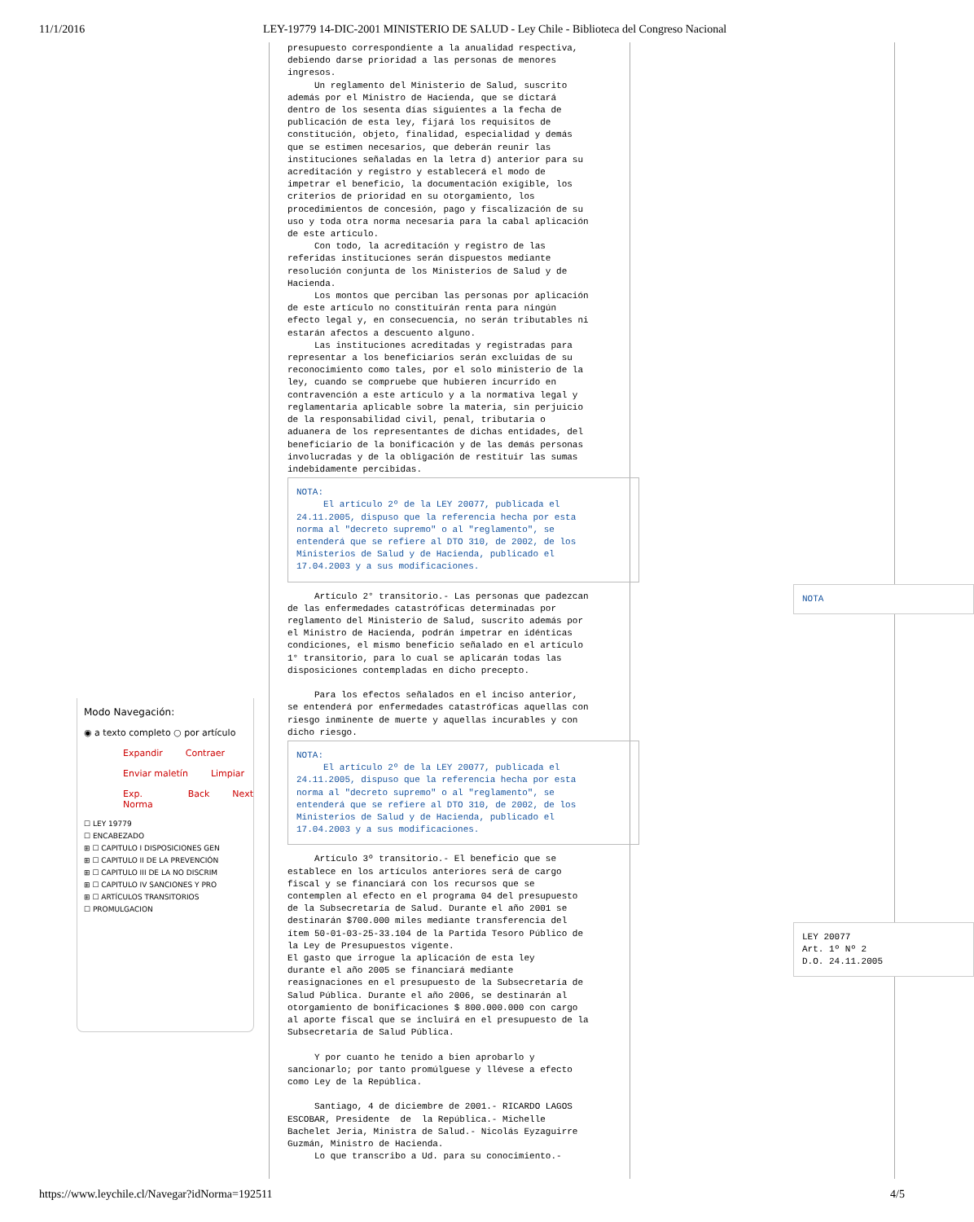11/1/2016 LEY-19779 14-DIC-2001 MINISTERIO DE SALUD - Ley Chile - Biblioteca del Congreso Nacional
Modo Navegación:
◉ a texto completo ○ por artículo
Expandir Contraer
Enviar maletín Limpiar
Exp. Norma Back Next
☐ LEY 19779
☐ ENCABEZADO
⊞ ☐ CAPITULO I DISPOSICIONES GEN
⊞ ☐ CAPITULO II DE LA PREVENCIÓN
⊞ ☐ CAPITULO III DE LA NO DISCRIM
⊞ ☐ CAPITULO IV SANCIONES Y PRO
⊞ ☐ ARTÍCULOS TRANSITORIOS
☐ PROMULGACION
presupuesto correspondiente a la anualidad respectiva,
debiendo darse prioridad a las personas de menores
ingresos.
     Un reglamento del Ministerio de Salud, suscrito
además por el Ministro de Hacienda, que se dictará
dentro de los sesenta días siguientes a la fecha de
publicación de esta ley, fijará los requisitos de
constitución, objeto, finalidad, especialidad y demás
que se estimen necesarios, que deberán reunir las
instituciones señaladas en la letra d) anterior para su
acreditación y registro y establecerá el modo de
impetrar el beneficio, la documentación exigible, los
criterios de prioridad en su otorgamiento, los
procedimientos de concesión, pago y fiscalización de su
uso y toda otra norma necesaria para la cabal aplicación
de este artículo.
     Con todo, la acreditación y registro de las
referidas instituciones serán dispuestos mediante
resolución conjunta de los Ministerios de Salud y de
Hacienda.
     Los montos que perciban las personas por aplicación
de este artículo no constituirán renta para ningún
efecto legal y, en consecuencia, no serán tributables ni
estarán afectos a descuento alguno.
     Las instituciones acreditadas y registradas para
representar a los beneficiarios serán excluidas de su
reconocimiento como tales, por el solo ministerio de la
ley, cuando se compruebe que hubieren incurrido en
contravención a este artículo y a la normativa legal y
reglamentaria aplicable sobre la materia, sin perjuicio
de la responsabilidad civil, penal, tributaria o
aduanera de los representantes de dichas entidades, del
beneficiario de la bonificación y de las demás personas
involucradas y de la obligación de restituir las sumas
indebidamente percibidas.
NOTA:
     El artículo 2º de la LEY 20077, publicada el
24.11.2005, dispuso que la referencia hecha por esta
norma al "decreto supremo" o al "reglamento", se
entenderá que se refiere al DTO 310, de 2002, de los
Ministerios de Salud y de Hacienda, publicado el
17.04.2003 y a sus modificaciones.
     Artículo 2° transitorio.- Las personas que padezcan
de las enfermedades catastróficas determinadas por
reglamento del Ministerio de Salud, suscrito además por
el Ministro de Hacienda, podrán impetrar en idénticas
condiciones, el mismo beneficio señalado en el artículo
1° transitorio, para lo cual se aplicarán todas las
disposiciones contempladas en dicho precepto.

     Para los efectos señalados en el inciso anterior,
se entenderá por enfermedades catastróficas aquellas con
riesgo inminente de muerte y aquellas incurables y con
dicho riesgo.
NOTA:
     El artículo 2º de la LEY 20077, publicada el
24.11.2005, dispuso que la referencia hecha por esta
norma al "decreto supremo" o al "reglamento", se
entenderá que se refiere al DTO 310, de 2002, de los
Ministerios de Salud y de Hacienda, publicado el
17.04.2003 y a sus modificaciones.
     Artículo 3º transitorio.- El beneficio que se
establece en los artículos anteriores será de cargo
fiscal y se financiará con los recursos que se
contemplen al efecto en el programa 04 del presupuesto
de la Subsecretaría de Salud. Durante el año 2001 se
destinarán $700.000 miles mediante transferencia del
ítem 50-01-03-25-33.104 de la Partida Tesoro Público de
la Ley de Presupuestos vigente.
El gasto que irrogue la aplicación de esta ley
durante el año 2005 se financiará mediante
reasignaciones en el presupuesto de la Subsecretaría de
Salud Pública. Durante el año 2006, se destinarán al
otorgamiento de bonificaciones $ 800.000.000 con cargo
al aporte fiscal que se incluirá en el presupuesto de la
Subsecretaría de Salud Pública.

     Y por cuanto he tenido a bien aprobarlo y
sancionarlo; por tanto promúlguese y llévese a efecto
como Ley de la República.

     Santiago, 4 de diciembre de 2001.- RICARDO LAGOS
ESCOBAR, Presidente  de  la República.- Michelle
Bachelet Jeria, Ministra de Salud.- Nicolás Eyzaguirre
Guzmán, Ministro de Hacienda.
     Lo que transcribo a Ud. para su conocimiento.-
NOTA
LEY 20077
Art. 1º Nº 2
D.O. 24.11.2005
https://www.leychile.cl/Navegar?idNorma=192511 4/5